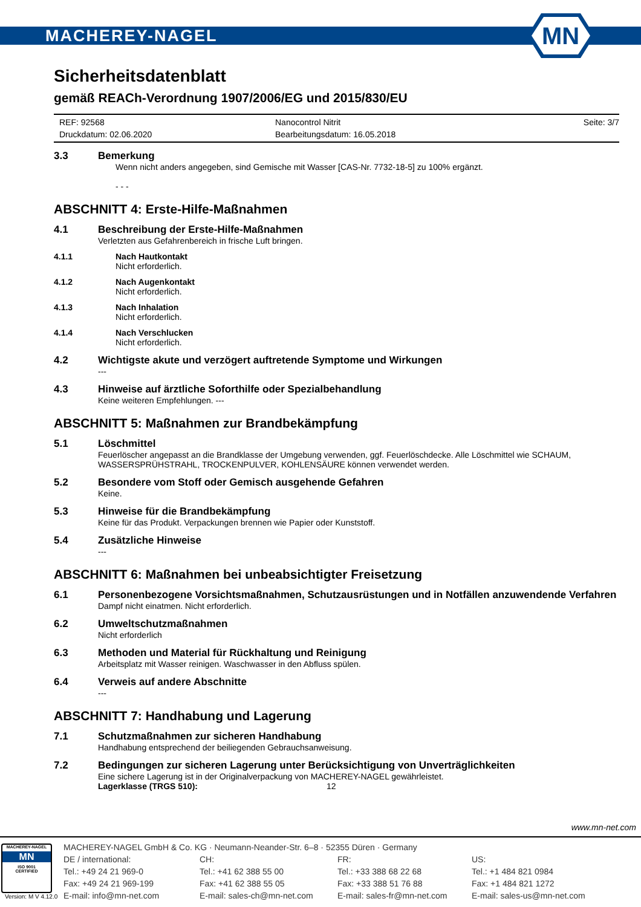MACHEREY-NAGEL
MN
Sicherheitsdatenblatt
gemäß REACh-Verordnung 1907/2006/EG und 2015/830/EU
REF: 92568
Druckdatum: 02.06.2020
Nanocontrol Nitrit
Bearbeitungsdatum: 16.05.2018
Seite: 3/7
3.3 Bemerkung
Wenn nicht anders angegeben, sind Gemische mit Wasser [CAS-Nr. 7732-18-5] zu 100% ergänzt.
- - -
ABSCHNITT 4: Erste-Hilfe-Maßnahmen
4.1 Beschreibung der Erste-Hilfe-Maßnahmen
Verletzten aus Gefahrenbereich in frische Luft bringen.
4.1.1 Nach Hautkontakt
Nicht erforderlich.
4.1.2 Nach Augenkontakt
Nicht erforderlich.
4.1.3 Nach Inhalation
Nicht erforderlich.
4.1.4 Nach Verschlucken
Nicht erforderlich.
4.2 Wichtigste akute und verzögert auftretende Symptome und Wirkungen
---
4.3 Hinweise auf ärztliche Soforthilfe oder Spezialbehandlung
Keine weiteren Empfehlungen. ---
ABSCHNITT 5: Maßnahmen zur Brandbekämpfung
5.1 Löschmittel
Feuerlöscher angepasst an die Brandklasse der Umgebung verwenden, ggf. Feuerlöschdecke. Alle Löschmittel wie SCHAUM, WASSERSPRÜHSTRAHL, TROCKENPULVER, KOHLENSÄURE können verwendet werden.
5.2 Besondere vom Stoff oder Gemisch ausgehende Gefahren
Keine.
5.3 Hinweise für die Brandbekämpfung
Keine für das Produkt. Verpackungen brennen wie Papier oder Kunststoff.
5.4 Zusätzliche Hinweise
---
ABSCHNITT 6: Maßnahmen bei unbeabsichtigter Freisetzung
6.1 Personenbezogene Vorsichtsmaßnahmen, Schutzausrüstungen und in Notfällen anzuwendende Verfahren
Dampf nicht einatmen. Nicht erforderlich.
6.2 Umweltschutzmaßnahmen
Nicht erforderlich
6.3 Methoden und Material für Rückhaltung und Reinigung
Arbeitsplatz mit Wasser reinigen. Waschwasser in den Abfluss spülen.
6.4 Verweis auf andere Abschnitte
---
ABSCHNITT 7: Handhabung und Lagerung
7.1 Schutzmaßnahmen zur sicheren Handhabung
Handhabung entsprechend der beiliegenden Gebrauchsanweisung.
7.2 Bedingungen zur sicheren Lagerung unter Berücksichtigung von Unverträglichkeiten
Eine sichere Lagerung ist in der Originalverpackung von MACHEREY-NAGEL gewährleistet.
Lagerklasse (TRGS 510): 12
www.mn-net.com
MACHEREY-NAGEL
MN
ISO 9001
CERTIFIED
MACHEREY-NAGEL GmbH & Co. KG · Neumann-Neander-Str. 6–8 · 52355 Düren · Germany
DE / international:
Tel.: +49 24 21 969-0
Fax: +49 24 21 969-199
E-mail: info@mn-net.com
CH:
Tel.: +41 62 388 55 00
Fax: +41 62 388 55 05
E-mail: sales-ch@mn-net.com
FR:
Tel.: +33 388 68 22 68
Fax: +33 388 51 76 88
E-mail: sales-fr@mn-net.com
US:
Tel.: +1 484 821 0984
Fax: +1 484 821 1272
E-mail: sales-us@mn-net.com
Version: M V 4.12.0